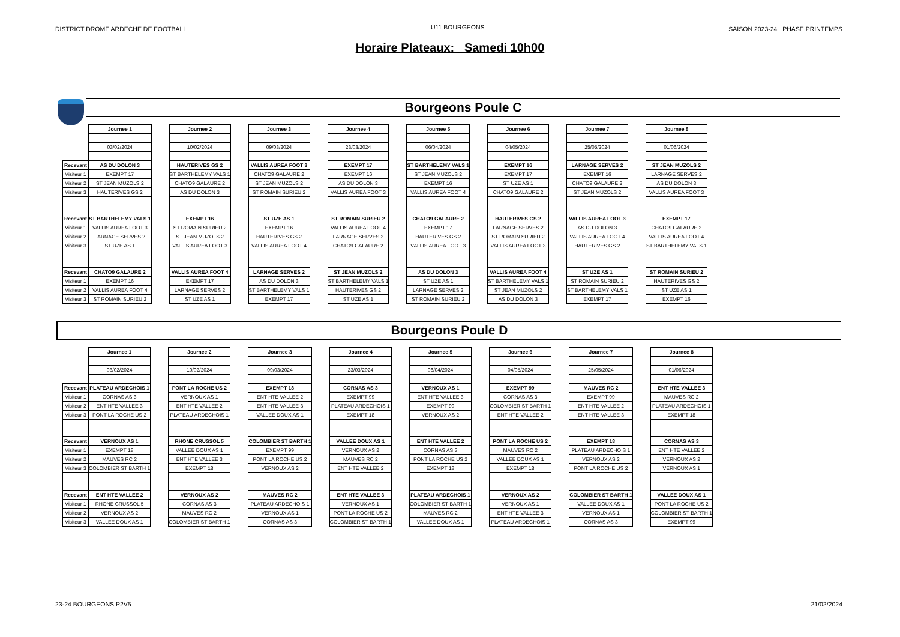DISTRICT DROME ARDECHE DE FOOTBALL
U11 BOURGEONS
SAISON 2023-24 PHASE PRINTEMPS
Horaire Plateaux: Samedi 10h00
Bourgeons Poule C
| | Journee 1 | | Journee 2 | | Journee 3 | | Journee 4 | | Journee 5 | | Journee 6 | | Journee 7 | | Journee 8 |
| | 03/02/2024 | | 10/02/2024 | | 09/03/2024 | | 23/03/2024 | | 06/04/2024 | | 04/05/2024 | | 25/05/2024 | | 01/06/2024 |
| Recevant | AS DU DOLON 3 | | HAUTERIVES GS 2 | | VALLIS AUREA FOOT 3 | | EXEMPT 17 | | ST BARTHELEMY VALS 1 | | EXEMPT 16 | | LARNAGE SERVES 2 | | ST JEAN MUZOLS 2 |
| Visiteur 1 | EXEMPT 17 | | ST BARTHELEMY VALS 1 | | CHATO9 GALAURE 2 | | EXEMPT 16 | | ST JEAN MUZOLS 2 | | EXEMPT 17 | | EXEMPT 16 | | LARNAGE SERVES 2 |
| Visiteur 2 | ST JEAN MUZOLS 2 | | CHATO9 GALAURE 2 | | ST JEAN MUZOLS 2 | | AS DU DOLON 3 | | EXEMPT 16 | | ST UZE AS 1 | | CHATO9 GALAURE 2 | | AS DU DOLON 3 |
| Visiteur 3 | HAUTERIVES GS 2 | | AS DU DOLON 3 | | ST ROMAIN SURIEU 2 | | VALLIS AUREA FOOT 3 | | VALLIS AUREA FOOT 4 | | CHATO9 GALAURE 2 | | ST JEAN MUZOLS 2 | | VALLIS AUREA FOOT 3 |
| Recevant | ST BARTHELEMY VALS 1 | | EXEMPT 16 | | ST UZE AS 1 | | ST ROMAIN SURIEU 2 | | CHATO9 GALAURE 2 | | HAUTERIVES GS 2 | | VALLIS AUREA FOOT 3 | | EXEMPT 17 |
| Visiteur 1 | VALLIS AUREA FOOT 3 | | ST ROMAIN SURIEU 2 | | EXEMPT 16 | | VALLIS AUREA FOOT 4 | | EXEMPT 17 | | LARNAGE SERVES 2 | | AS DU DOLON 3 | | CHATO9 GALAURE 2 |
| Visiteur 2 | LARNAGE SERVES 2 | | ST JEAN MUZOLS 2 | | HAUTERIVES GS 2 | | LARNAGE SERVES 2 | | HAUTERIVES GS 2 | | ST ROMAIN SURIEU 2 | | VALLIS AUREA FOOT 4 | | VALLIS AUREA FOOT 4 |
| Visiteur 3 | ST UZE AS 1 | | VALLIS AUREA FOOT 3 | | VALLIS AUREA FOOT 4 | | CHATO9 GALAURE 2 | | VALLIS AUREA FOOT 3 | | VALLIS AUREA FOOT 3 | | HAUTERIVES GS 2 | | ST BARTHELEMY VALS 1 |
| Recevant | CHATO9 GALAURE 2 | | VALLIS AUREA FOOT 4 | | LARNAGE SERVES 2 | | ST JEAN MUZOLS 2 | | AS DU DOLON 3 | | VALLIS AUREA FOOT 4 | | ST UZE AS 1 | | ST ROMAIN SURIEU 2 |
| Visiteur 1 | EXEMPT 16 | | EXEMPT 17 | | AS DU DOLON 3 | | ST BARTHELEMY VALS 1 | | ST UZE AS 1 | | ST BARTHELEMY VALS 1 | | ST ROMAIN SURIEU 2 | | HAUTERIVES GS 2 |
| Visiteur 2 | VALLIS AUREA FOOT 4 | | LARNAGE SERVES 2 | | ST BARTHELEMY VALS 1 | | HAUTERIVES GS 2 | | LARNAGE SERVES 2 | | ST JEAN MUZOLS 2 | | ST BARTHELEMY VALS 1 | | ST UZE AS 1 |
| Visiteur 3 | ST ROMAIN SURIEU 2 | | ST UZE AS 1 | | EXEMPT 17 | | ST UZE AS 1 | | ST ROMAIN SURIEU 2 | | AS DU DOLON 3 | | EXEMPT 17 | | EXEMPT 16 |
Bourgeons Poule D
| | Journee 1 | | Journee 2 | | Journee 3 | | Journee 4 | | Journee 5 | | Journee 6 | | Journee 7 | | Journee 8 |
| | 03/02/2024 | | 10/02/2024 | | 09/03/2024 | | 23/03/2024 | | 06/04/2024 | | 04/05/2024 | | 25/05/2024 | | 01/06/2024 |
| Recevant | PLATEAU ARDECHOIS 1 | | PONT LA ROCHE US 2 | | EXEMPT 18 | | CORNAS AS 3 | | VERNOUX AS 1 | | EXEMPT 99 | | MAUVES RC 2 | | ENT HTE VALLEE 3 |
| Visiteur 1 | CORNAS AS 3 | | VERNOUX AS 1 | | ENT HTE VALLEE 2 | | EXEMPT 99 | | ENT HTE VALLEE 3 | | CORNAS AS 3 | | EXEMPT 99 | | MAUVES RC 2 |
| Visiteur 2 | ENT HTE VALLEE 3 | | ENT HTE VALLEE 2 | | ENT HTE VALLEE 3 | | PLATEAU ARDECHOIS 1 | | EXEMPT 99 | | COLOMBIER ST BARTH 1 | | ENT HTE VALLEE 2 | | PLATEAU ARDECHOIS 1 |
| Visiteur 3 | PONT LA ROCHE US 2 | | PLATEAU ARDECHOIS 1 | | VALLEE DOUX AS 1 | | EXEMPT 18 | | VERNOUX AS 2 | | ENT HTE VALLEE 2 | | ENT HTE VALLEE 3 | | EXEMPT 18 |
| Recevant | VERNOUX AS 1 | | RHONE CRUSSOL 5 | | COLOMBIER ST BARTH 1 | | VALLEE DOUX AS 1 | | ENT HTE VALLEE 2 | | PONT LA ROCHE US 2 | | EXEMPT 18 | | CORNAS AS 3 |
| Visiteur 1 | EXEMPT 18 | | VALLEE DOUX AS 1 | | EXEMPT 99 | | VERNOUX AS 2 | | CORNAS AS 3 | | MAUVES RC 2 | | PLATEAU ARDECHOIS 1 | | ENT HTE VALLEE 2 |
| Visiteur 2 | MAUVES RC 2 | | ENT HTE VALLEE 3 | | PONT LA ROCHE US 2 | | MAUVES RC 2 | | PONT LA ROCHE US 2 | | VALLEE DOUX AS 1 | | VERNOUX AS 2 | | VERNOUX AS 2 |
| Visiteur 3 | COLOMBIER ST BARTH 1 | | EXEMPT 18 | | VERNOUX AS 2 | | ENT HTE VALLEE 2 | | EXEMPT 18 | | EXEMPT 18 | | PONT LA ROCHE US 2 | | VERNOUX AS 1 |
| Recevant | ENT HTE VALLEE 2 | | VERNOUX AS 2 | | MAUVES RC 2 | | ENT HTE VALLEE 3 | | PLATEAU ARDECHOIS 1 | | VERNOUX AS 2 | | COLOMBIER ST BARTH 1 | | VALLEE DOUX AS 1 |
| Visiteur 1 | RHONE CRUSSOL 5 | | CORNAS AS 3 | | PLATEAU ARDECHOIS 1 | | VERNOUX AS 1 | | COLOMBIER ST BARTH 1 | | VERNOUX AS 1 | | VALLEE DOUX AS 1 | | PONT LA ROCHE US 2 |
| Visiteur 2 | VERNOUX AS 2 | | MAUVES RC 2 | | VERNOUX AS 1 | | PONT LA ROCHE US 2 | | MAUVES RC 2 | | ENT HTE VALLEE 3 | | VERNOUX AS 1 | | COLOMBIER ST BARTH 1 |
| Visiteur 3 | VALLEE DOUX AS 1 | | COLOMBIER ST BARTH 1 | | CORNAS AS 3 | | COLOMBIER ST BARTH 1 | | VALLEE DOUX AS 1 | | PLATEAU ARDECHOIS 1 | | CORNAS AS 3 | | EXEMPT 99 |
23-24 BOURGEONS P2V5 21/02/2024